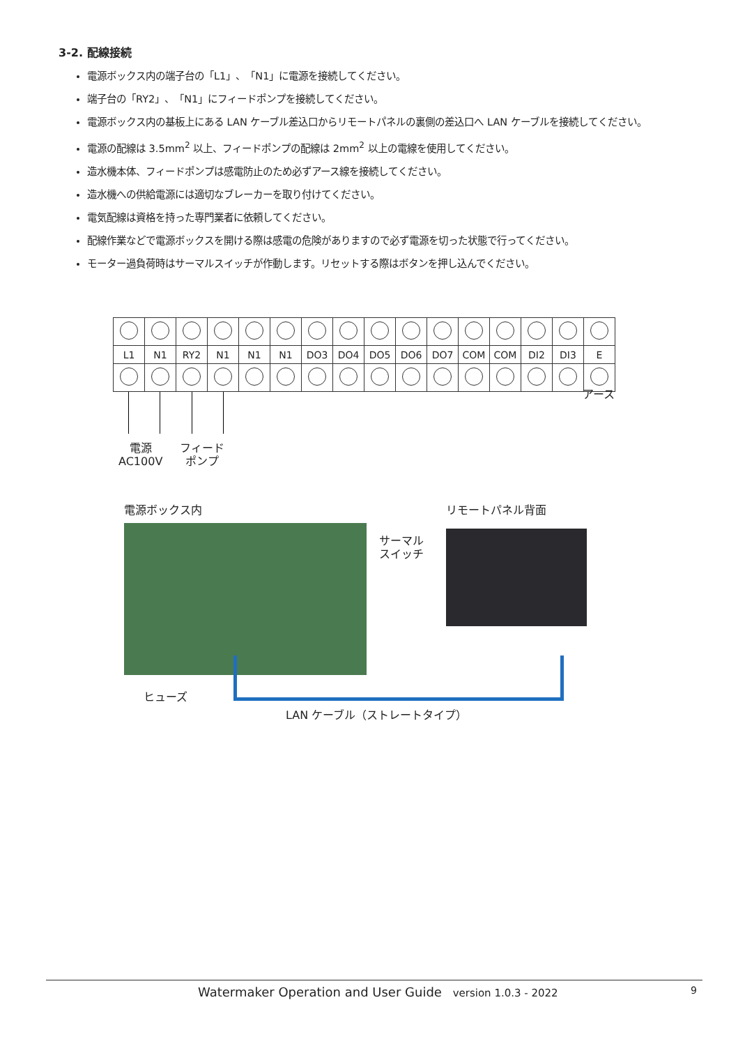3-2. 配線接続
電源ボックス内の端子台の「L1」、「N1」に電源を接続してください。
端子台の「RY2」、「N1」にフィードポンプを接続してください。
電源ボックス内の基板上にある LAN ケーブル差込口からリモートパネルの裏側の差込口へ LAN ケーブルを接続してください。
電源の配線は 3.5mm<sup>2</sup> 以上、フィードポンプの配線は 2mm<sup>2</sup> 以上の電線を使用してください。
造水機本体、フィードポンプは感電防止のため必ずアース線を接続してください。
造水機への供給電源には適切なブレーカーを取り付けてください。
電気配線は資格を持った専門業者に依頼してください。
配線作業などで電源ボックスを開ける際は感電の危険がありますので必ず電源を切った状態で行ってください。
モーター過負荷時はサーマルスイッチが作動します。リセットする際はボタンを押し込んでください。
| L1 | N1 | RY2 | N1 | N1 | N1 | DO3 | DO4 | DO5 | DO6 | DO7 | COM | COM | DI2 | DI3 | E |
アース
電源
AC100V
フィード
ポンプ
電源ボックス内 リモートパネル背面
サーマル
スイッチ
ヒューズ
LAN ケーブル（ストレートタイプ）
Watermaker Operation and User Guide version 1.0.3 - 2022 9